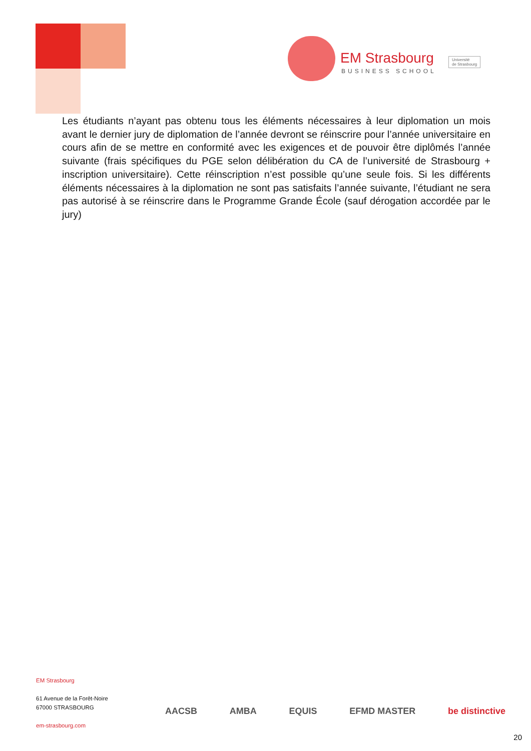EM Strasbourg
BUSINESS SCHOOL
Université
de Strasbourg
Les étudiants n’ayant pas obtenu tous les éléments nécessaires à leur diplomation un mois avant le dernier jury de diplomation de l’année devront se réinscrire pour l’année universitaire en cours afin de se mettre en conformité avec les exigences et de pouvoir être diplômés l’année suivante (frais spécifiques du PGE selon délibération du CA de l’université de Strasbourg + inscription universitaire). Cette réinscription n’est possible qu’une seule fois. Si les différents éléments nécessaires à la diplomation ne sont pas satisfaits l’année suivante, l’étudiant ne sera pas autorisé à se réinscrire dans le Programme Grande École (sauf dérogation accordée par le jury)
EM Strasbourg
61 Avenue de la Forêt-Noire
67000 STRASBOURG
em-strasbourg.com
AACSB AMBA EQUIS EFMD MASTER be distinctive
20